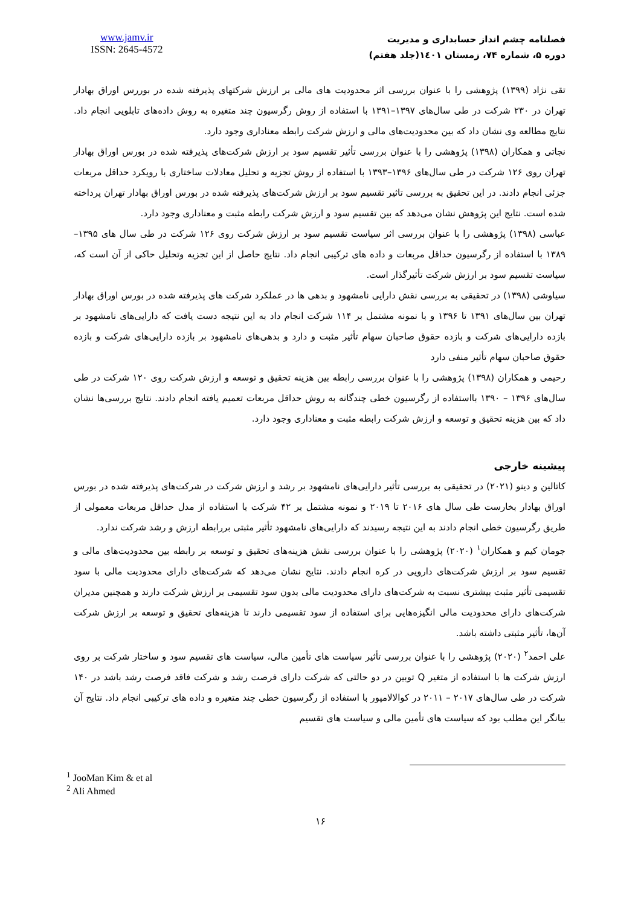www.jamv.ir
ISSN: 2645-4572
فصلنامه چشم انداز حسابداری و مدیریت
دوره ۵، شماره ۷۴، زمستان ۱٤۰۱(جلد هفتم)
تقی نژاد (۱۳۹۹) پژوهشی را با عنوان بررسی اثر محدودیت های مالی بر ارزش شرکتهای پذیرفته شده در بوررس اوراق بهادار تهران در ۲۳۰ شرکت در طی سال‌های ۱۳۹۷–۱۳۹۱ با استفاده از روش رگرسیون چند متغیره به روش داده‌های تابلویی انجام داد. نتایج مطالعه وی نشان داد که بین محدودیت‌های مالی و ارزش شرکت رابطه معناداری وجود دارد.
نجاتی و همکاران (۱۳۹۸) پژوهشی را با عنوان بررسی تأثیر تقسیم سود بر ارزش شرکت‌های پذیرفته شده در بورس اوراق بهادار تهران روی ۱۲۶ شرکت در طی سال‌های ۱۳۹۶–۱۳۹۳ با استفاده از روش تجزیه و تحلیل معادلات ساختاری با رویکرد حداقل مربعات جزئی انجام دادند. در این تحقیق به بررسی تاثیر تقسیم سود بر ارزش شرکت‌های پذیرفته شده در بورس اوراق بهادار تهران پرداخته شده است. نتایج این پژوهش نشان می‌دهد که بین تقسیم سود و ارزش شرکت رابطه مثبت و معناداری وجود دارد.
عباسی (۱۳۹۸) پژوهشی را با عنوان بررسی اثر سیاست تقسیم سود بر ارزش شرکت روی ۱۲۶ شرکت در طی سال های ۱۳۹۵–۱۳۸۹ با استفاده از رگرسیون حداقل مربعات و داده های ترکیبی انجام داد. نتایج حاصل از این تجزیه وتحلیل حاکی از آن است که، سیاست تقسیم سود بر ارزش شرکت تأثیرگذار است.
سیاوشی (۱۳۹۸) در تحقیقی به بررسی نقش دارایی نامشهود و بدهی ها در عملکرد شرکت های پذیرفته شده در بورس اوراق بهادار تهران بین سال‌های ۱۳۹۱ تا ۱۳۹۶ و با نمونه مشتمل بر ۱۱۴ شرکت انجام داد به این نتیجه دست یافت که دارایی‌های نامشهود بر بازده دارایی‌های شرکت و بازده حقوق صاحبان سهام تأثیر مثبت و دارد و بدهی‌های نامشهود بر بازده دارایی‌های شرکت و بازده حقوق صاحبان سهام تأثیر منفی دارد
رحیمی و همکاران (۱۳۹۸) پژوهشی را با عنوان بررسی رابطه بین هزینه تحقیق و توسعه و ارزش شرکت روی ۱۲۰ شرکت در طی سال‌های ۱۳۹۶ – ۱۳۹۰ بااستفاده از رگرسیون خطی چندگانه به روش حداقل مربعات تعمیم یافته انجام دادند. نتایج بررسی‌ها نشان داد که بین هزینه تحقیق و توسعه و ارزش شرکت رابطه مثبت و معناداری وجود دارد.
پیشینه خارجی
کاتالین و دینو (۲۰۲۱) در تحقیقی به بررسی تأثیر دارایی‌های نامشهود بر رشد و ارزش شرکت در شرکت‌های پذیرفته شده در بورس اوراق بهادار بخارست طی سال های ۲۰۱۶ تا ۲۰۱۹ و نمونه مشتمل بر ۴۲ شرکت با استفاده از مدل حداقل مربعات معمولی از طریق رگرسیون خطی انجام دادند به این نتیجه رسیدند که دارایی‌های نامشهود تأثیر مثبتی بررابطه ارزش و رشد شرکت ندارد.
جومان کیم و همکاران<sup>۱</sup> (۲۰۲۰) پژوهشی را با عنوان بررسی نقش هزینه‌های تحقیق و توسعه بر رابطه بین محدودیت‌های مالی و تقسیم سود بر ارزش شرکت‌های دارویی در کره انجام دادند. نتایج نشان می‌دهد که شرکت‌های دارای محدودیت مالی با سود تقسیمی تأثیر مثبت بیشتری نسبت به شرکت‌های دارای محدودیت مالی بدون سود تقسیمی بر ارزش شرکت دارند و همچنین مدیران شرکت‌های دارای محدودیت مالی انگیزه‌هایی برای استفاده از سود تقسیمی دارند تا هزینه‌های تحقیق و توسعه بر ارزش شرکت آن‌ها، تأثیر مثبتی داشته باشد.
علی احمد<sup>۲</sup> (۲۰۲۰) پژوهشی را با عنوان بررسی تأثیر سیاست های تأمین مالی، سیاست های تقسیم سود و ساختار شرکت بر روی ارزش شرکت ها با استفاده از متغیر Q توبین در دو حالتی که شرکت دارای فرصت رشد و شرکت فاقد فرصت رشد باشد در ۱۴۰ شرکت در طی سال‌های ۲۰۱۷ – ۲۰۱۱ در کوالالامپور با استفاده از رگرسیون خطی چند متغیره و داده های ترکیبی انجام داد. نتایج آن بیانگر این مطلب بود که سیاست های تأمین مالی و سیاست های تقسیم
<sup>1</sup> JooMan Kim & et al
<sup>2</sup> Ali Ahmed
۱۶